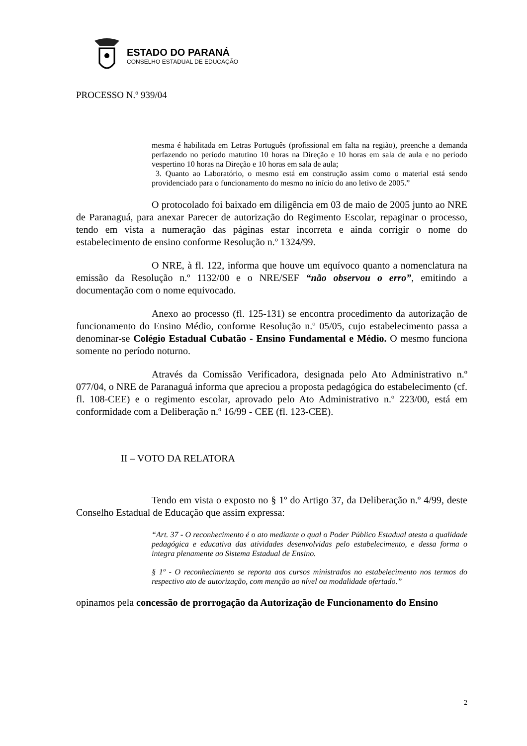ESTADO DO PARANÁ
CONSELHO ESTADUAL DE EDUCAÇÃO
PROCESSO N.º 939/04
mesma é habilitada em Letras Português (profissional em falta na região), preenche a demanda perfazendo no período matutino 10 horas na Direção e 10 horas em sala de aula e no período vespertino 10 horas na Direção e 10 horas em sala de aula;
3. Quanto ao Laboratório, o mesmo está em construção assim como o material está sendo providenciado para o funcionamento do mesmo no início do ano letivo de 2005.”
O protocolado foi baixado em diligência em 03 de maio de 2005 junto ao NRE de Paranaguá, para anexar Parecer de autorização do Regimento Escolar, repaginar o processo, tendo em vista a numeração das páginas estar incorreta e ainda corrigir o nome do estabelecimento de ensino conforme Resolução n.º 1324/99.
O NRE, à fl. 122, informa que houve um equívoco quanto a nomenclatura na emissão da Resolução n.º 1132/00 e o NRE/SEF “não observou o erro”, emitindo a documentação com o nome equivocado.
Anexo ao processo (fl. 125-131) se encontra procedimento da autorização de funcionamento do Ensino Médio, conforme Resolução n.º 05/05, cujo estabelecimento passa a denominar-se Colégio Estadual Cubatão - Ensino Fundamental e Médio. O mesmo funciona somente no período noturno.
Através da Comissão Verificadora, designada pelo Ato Administrativo n.º 077/04, o NRE de Paranaguá informa que apreciou a proposta pedagógica do estabelecimento (cf. fl. 108-CEE) e o regimento escolar, aprovado pelo Ato Administrativo n.º 223/00, está em conformidade com a Deliberação n.º 16/99 - CEE (fl. 123-CEE).
II – VOTO DA RELATORA
Tendo em vista o exposto no § 1º do Artigo 37, da Deliberação n.º 4/99, deste Conselho Estadual de Educação que assim expressa:
“Art. 37 - O reconhecimento é o ato mediante o qual o Poder Público Estadual atesta a qualidade pedagógica e educativa das atividades desenvolvidas pelo estabelecimento, e dessa forma o integra plenamente ao Sistema Estadual de Ensino.
§ 1º - O reconhecimento se reporta aos cursos ministrados no estabelecimento nos termos do respectivo ato de autorização, com menção ao nível ou modalidade ofertado.”
opinamos pela concessão de prorrogação da Autorização de Funcionamento do Ensino
2